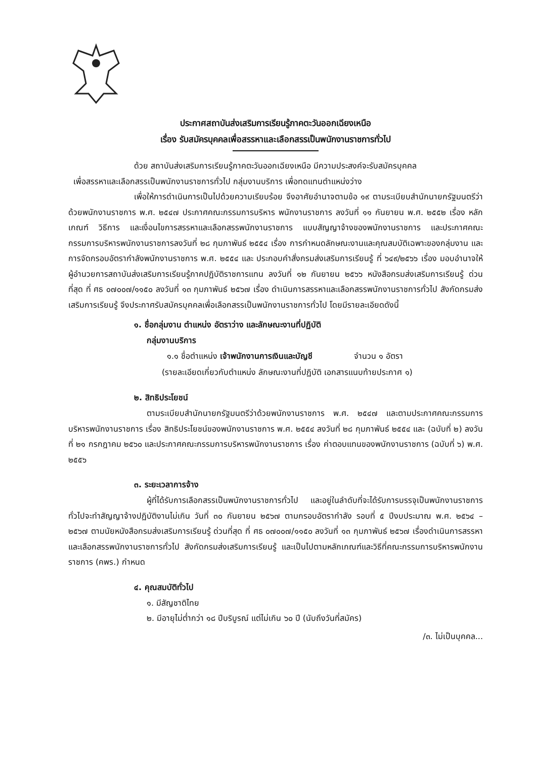ประกาศสถาบันส่งเสริมการเรียนรู้ภาคตะวันออกเฉียงเหนือ
เรื่อง รับสมัครบุคคลเพื่อสรรหาและเลือกสรรเป็นพนักงานราชการทั่วไป
ด้วย สถาบันส่งเสริมการเรียนรู้ภาคตะวันออกเฉียงเหนือ มีความประสงค์จะรับสมัครบุคคล
เพื่อสรรหาและเลือกสรรเป็นพนักงานราชการทั่วไป กลุ่มงานบริการ เพื่อทดแทนตำแหน่งว่าง
เพื่อให้การดำเนินการเป็นไปด้วยความเรียบร้อย จึงอาศัยอำนาจตามข้อ ๑๙ ตามระเบียบสำนักนายกรัฐมนตรีว่าด้วยพนักงานราชการ พ.ศ. ๒๕๔๗ ประกาศคณะกรรมการบริหาร พนักงานราชการ ลงวันที่ ๑๑ กันยายน พ.ศ. ๒๕๕๒ เรื่อง หลักเกณฑ์ วิธีการ และเงื่อนไขการสรรหาและเลือกสรรพนักงานราชการ แบบสัญญาจ้างของพนักงานราชการ และประกาศคณะกรรมการบริหารพนักงานราชการลงวันที่ ๒๘ กุมภาพันธ์ ๒๕๕๔ เรื่อง การกำหนดลักษณะงานและคุณสมบัติเฉพาะของกลุ่มงาน และการจัดกรอบอัตรากำลังพนักงานราชการ พ.ศ. ๒๕๕๔ และ ประกอบคำสั่งกรมส่งเสริมการเรียนรู้ ที่ ๖๔๙/๒๕๖๖ เรื่อง มอบอำนาจให้ผู้อำนวยการสถาบันส่งเสริมการเรียนรู้ภาคปฏิบัติราชการแทน ลงวันที่ ๑๒ กันยายน ๒๕๖๖ หนังสือกรมส่งเสริมการเรียนรู้ ด่วนที่สุด ที่ ศธ ๐๗๐๐๗/๑๑๕๐ ลงวันที่ ๑๓ กุมภาพันธ์ ๒๕๖๗ เรื่อง ดำเนินการสรรหาและเลือกสรรพนักงานราชการทั่วไป สังกัดกรมส่งเสริมการเรียนรู้ จึงประกาศรับสมัครบุคคลเพื่อเลือกสรรเป็นพนักงานราชการทั่วไป โดยมีรายละเอียดดังนี้
๑. ชื่อกลุ่มงาน ตำแหน่ง อัตราว่าง และลักษณะงานที่ปฏิบัติ
กลุ่มงานบริการ
๑.๑ ชื่อตำแหน่ง เจ้าพนักงานการเงินและบัญชี จำนวน ๑ อัตรา
(รายละเอียดเกี่ยวกับตำแหน่ง ลักษณะงานที่ปฏิบัติ เอกสารแนบท้ายประกาศ ๑)
๒. สิทธิประโยชน์
ตามระเบียบสำนักนายกรัฐมนตรีว่าด้วยพนักงานราชการ พ.ศ. ๒๕๔๗ และตามประกาศคณะกรรมการบริหารพนักงานราชการ เรื่อง สิทธิประโยชน์ของพนักงานราชการ พ.ศ. ๒๕๕๔ ลงวันที่ ๒๘ กุมภาพันธ์ ๒๕๕๔ และ (ฉบับที่ ๒) ลงวันที่ ๒๑ กรกฎาคม ๒๕๖๐ และประกาศคณะกรรมการบริหารพนักงานราชการ เรื่อง ค่าตอบแทนของพนักงานราชการ (ฉบับที่ ๖) พ.ศ. ๒๕๕๖
๓. ระยะเวลาการจ้าง
ผู้ที่ได้รับการเลือกสรรเป็นพนักงานราชการทั่วไป และอยู่ในลำดับที่จะได้รับการบรรจุเป็นพนักงานราชการทั่วไปจะทำสัญญาจ้างปฏิบัติงานไม่เกิน วันที่ ๓๐ กันยายน ๒๕๖๗ ตามกรอบอัตรากำลัง รอบที่ ๕ ปีงบประมาณ พ.ศ. ๒๕๖๔ – ๒๕๖๗ ตามนัยหนังสือกรมส่งเสริมการเรียนรู้ ด่วนที่สุด ที่ ศธ ๐๗๐๐๗/๑๑๕๐ ลงวันที่ ๑๓ กุมภาพันธ์ ๒๕๖๗ เรื่องดำเนินการสรรหาและเลือกสรรพนักงานราชการทั่วไป สังกัดกรมส่งเสริมการเรียนรู้ และเป็นไปตามหลักเกณฑ์และวิธีที่คณะกรรมการบริหารพนักงานราชการ (คพร.) กำหนด
๔. คุณสมบัติทั่วไป
๑. มีสัญชาติไทย
๒. มีอายุไม่ต่ำกว่า ๑๘ ปีบริบูรณ์ แต่ไม่เกิน ๖๐ ปี (นับถึงวันที่สมัคร)
/๓. ไม่เป็นบุคคล...